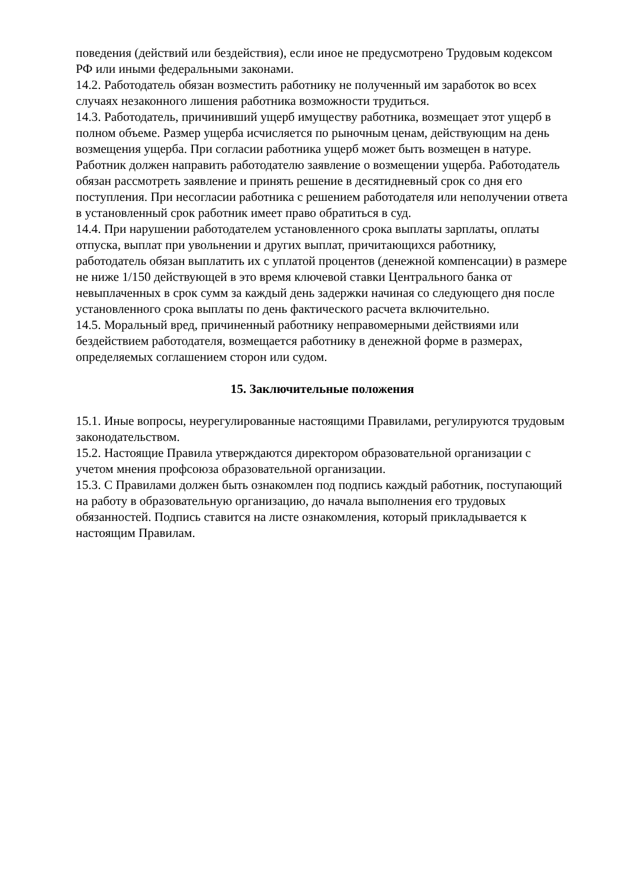поведения (действий или бездействия), если иное не предусмотрено Трудовым кодексом РФ или иными федеральными законами.
14.2. Работодатель обязан возместить работнику не полученный им заработок во всех случаях незаконного лишения работника возможности трудиться.
14.3. Работодатель, причинивший ущерб имуществу работника, возмещает этот ущерб в полном объеме. Размер ущерба исчисляется по рыночным ценам, действующим на день возмещения ущерба. При согласии работника ущерб может быть возмещен в натуре.
Работник должен направить работодателю заявление о возмещении ущерба. Работодатель обязан рассмотреть заявление и принять решение в десятидневный срок со дня его поступления. При несогласии работника с решением работодателя или неполучении ответа в установленный срок работник имеет право обратиться в суд.
14.4. При нарушении работодателем установленного срока выплаты зарплаты, оплаты отпуска, выплат при увольнении и других выплат, причитающихся работнику, работодатель обязан выплатить их с уплатой процентов (денежной компенсации) в размере не ниже 1/150 действующей в это время ключевой ставки Центрального банка от невыплаченных в срок сумм за каждый день задержки начиная со следующего дня после установленного срока выплаты по день фактического расчета включительно.
14.5. Моральный вред, причиненный работнику неправомерными действиями или бездействием работодателя, возмещается работнику в денежной форме в размерах, определяемых соглашением сторон или судом.
15. Заключительные положения
15.1. Иные вопросы, неурегулированные настоящими Правилами, регулируются трудовым законодательством.
15.2. Настоящие Правила утверждаются директором образовательной организации с учетом мнения профсоюза образовательной организации.
15.3. С Правилами должен быть ознакомлен под подпись каждый работник, поступающий на работу в образовательную организацию, до начала выполнения его трудовых обязанностей. Подпись ставится на листе ознакомления, который прикладывается к настоящим Правилам.